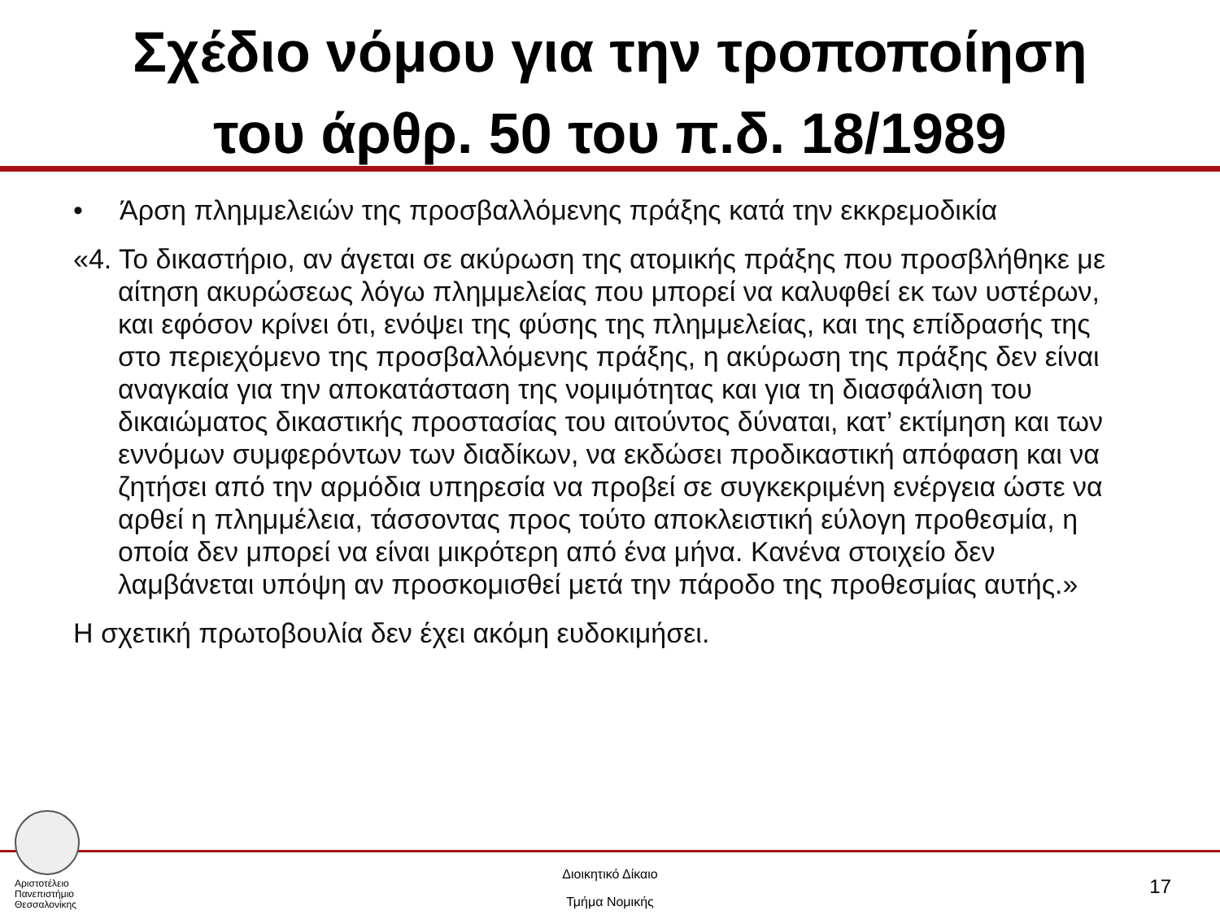Σχέδιο νόμου για την τροποποίηση
του άρθρ. 50 του π.δ. 18/1989
• Άρση πλημμελειών της προσβαλλόμενης πράξης κατά την εκκρεμοδικία
«4. Το δικαστήριο, αν άγεται σε ακύρωση της ατομικής πράξης που προσβλήθηκε με αίτηση ακυρώσεως λόγω πλημμελείας που μπορεί να καλυφθεί εκ των υστέρων, και εφόσον κρίνει ότι, ενόψει της φύσης της πλημμελείας, και της επίδρασής της στο περιεχόμενο της προσβαλλόμενης πράξης, η ακύρωση της πράξης δεν είναι αναγκαία για την αποκατάσταση της νομιμότητας και για τη διασφάλιση του δικαιώματος δικαστικής προστασίας του αιτούντος δύναται, κατ’ εκτίμηση και των εννόμων συμφερόντων των διαδίκων, να εκδώσει προδικαστική απόφαση και να ζητήσει από την αρμόδια υπηρεσία να προβεί σε συγκεκριμένη ενέργεια ώστε να αρθεί η πλημμέλεια, τάσσοντας προς τούτο αποκλειστική εύλογη προθεσμία, η οποία δεν μπορεί να είναι μικρότερη από ένα μήνα. Κανένα στοιχείο δεν λαμβάνεται υπόψη αν προσκομισθεί μετά την πάροδο της προθεσμίας αυτής.»
Η σχετική πρωτοβουλία δεν έχει ακόμη ευδοκιμήσει.
Αριστοτέλειο
Πανεπιστήμιο
Θεσσαλονίκης
Διοικητικό Δίκαιο
Τμήμα Νομικής
17